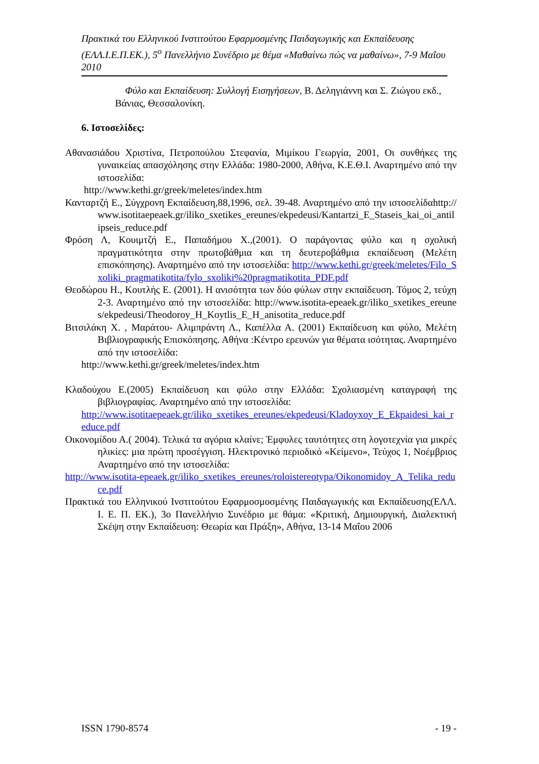Πρακτικά του Ελληνικού Ινστιτούτου Εφαρμοσμένης Παιδαγωγικής και Εκπαίδευσης (ΕΛΛ.Ι.Ε.Π.ΕΚ.), 5<sup>ο</sup> Πανελλήνιο Συνέδριο με θέμα «Μαθαίνω πώς να μαθαίνω», 7-9 Μαΐου 2010
Φύλο και Εκπαίδευση: Συλλογή Εισηγήσεων, Β. Δεληγιάννη και Σ. Ζιώγου εκδ.,
Βάνιας, Θεσσαλονίκη.
6. Ιστοσελίδες:
Αθανασιάδου Χριστίνα, Πετροπούλου Στεφανία, Μιμίκου Γεωργία, 2001, Οι συνθήκες της γυναικείας απασχόλησης στην Ελλάδα: 1980-2000, Αθήνα, Κ.Ε.Θ.Ι. Αναρτημένο από την ιστοσελίδα:
http://www.kethi.gr/greek/meletes/index.htm
Κανταρτζή Ε., Σύγχρονη Εκπαίδευση,88,1996, σελ. 39-48. Αναρτημένο από την ιστοσελίδαhttp://www.isotitaepeaek.gr/iliko_sxetikes_ereunes/ekpedeusi/Kantartzi_E_Staseis_kai_oi_antilipseis_reduce.pdf
Φρόση Λ, Κουιμτζή Ε., Παπαδήμου Χ.,(2001). Ο παράγοντας φύλο και η σχολική πραγματικότητα στην πρωτοβάθμια και τη δευτεροβάθμια εκπαίδευση (Μελέτη επισκόπησης). Αναρτημένο από την ιστοσελίδα: http://www.kethi.gr/greek/meletes/Filo_Sxoliki_pragmatikotita/fylo_sxoliki%20pragmatikotita_PDF.pdf
Θεοδώρου Η., Κουτλής Ε. (2001). Η ανισότητα των δύο φύλων στην εκπαίδευση. Τόμος 2, τεύχη 2-3. Αναρτημένο από την ιστοσελίδα: http://www.isotita-epeaek.gr/iliko_sxetikes_ereunes/ekpedeusi/Theodoroy_H_Koytlis_E_H_anisotita_reduce.pdf
Βιτσιλάκη Χ. , Μαράτου- Αλιμπράντη Λ., Καπέλλα Α. (2001) Εκπαίδευση και φύλο, Μελέτη Βιβλιογραφικής Επισκόπησης. Αθήνα :Κέντρο ερευνών για θέματα ισότητας. Αναρτημένο από την ιστοσελίδα:
http://www.kethi.gr/greek/meletes/index.htm
Κλαδούχου Ε.(2005) Εκπαίδευση και φύλο στην Ελλάδα: Σχολιασμένη καταγραφή της βιβλιογραφίας. Αναρτημένο από την ιστοσελίδα:
http://www.isotitaepeaek.gr/iliko_sxetikes_ereunes/ekpedeusi/Kladoyxoy_E_Ekpaidesi_kai_reduce.pdf
Οικονομίδου Α.( 2004). Τελικά τα αγόρια κλαίνε; Έμφυλες ταυτότητες στη λογοτεχνία για μικρές ηλικίες: μια πρώτη προσέγγιση. Ηλεκτρονικό περιοδικό «Κείμενο», Τεύχος 1, Νοέμβριος Αναρτημένο από την ιστοσελίδα:
http://www.isotita-epeaek.gr/iliko_sxetikes_ereunes/roloistereotypa/Oikonomidoy_A_Telika_reduce.pdf
Πρακτικά του Ελληνικού Ινστιτούτου Εφαρμοσμοσμένης Παιδαγωγικής και Εκπαίδευσης(ΕΛΛ. Ι. Ε. Π. ΕΚ.), 3ο Πανελλήνιο Συνέδριο με θάμα: «Κριτική, Δημιουργική, Διαλεκτική Σκέψη στην Εκπαίδευση: Θεωρία και Πράξη», Αθήνα, 13-14 Μαΐου 2006
ISSN 1790-8574 - 19 -